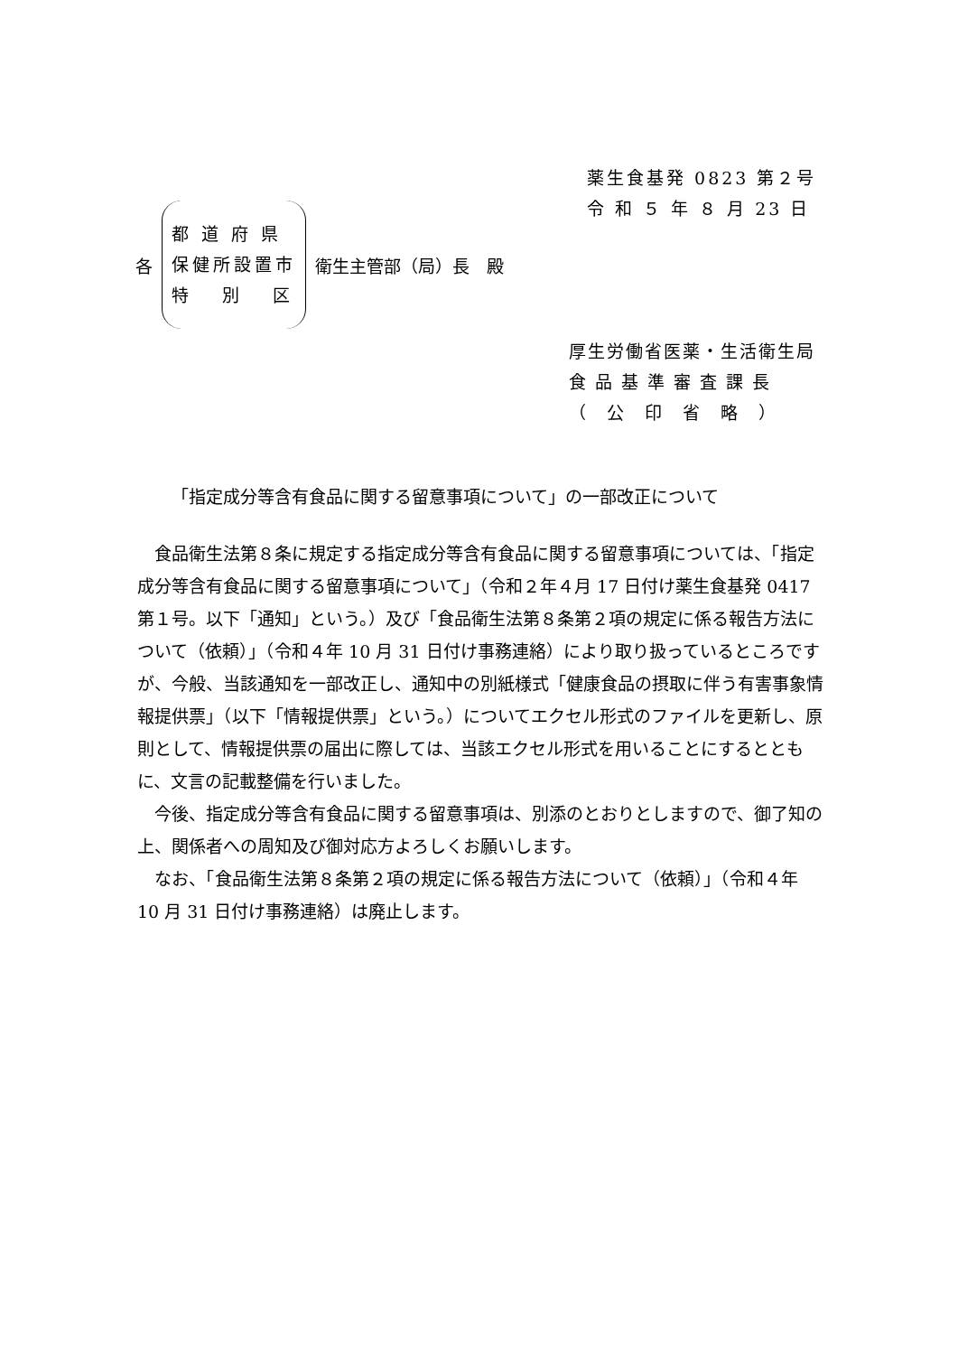薬生食基発 0823 第２号
令 和 ５ 年 ８ 月 23 日
各
都 道 府 県
保健所設置市
特　 別　 区
衛生主管部（局）長　殿
厚生労働省医薬・生活衛生局
食 品 基 準 審 査 課 長
（　公　印　省　略　）
「指定成分等含有食品に関する留意事項について」の一部改正について
食品衛生法第８条に規定する指定成分等含有食品に関する留意事項については、「指定成分等含有食品に関する留意事項について」（令和２年４月 17 日付け薬生食基発 0417 第１号。以下「通知」という。）及び「食品衛生法第８条第２項の規定に係る報告方法について（依頼）」（令和４年 10 月 31 日付け事務連絡）により取り扱っているところですが、今般、当該通知を一部改正し、通知中の別紙様式「健康食品の摂取に伴う有害事象情報提供票」（以下「情報提供票」という。）についてエクセル形式のファイルを更新し、原則として、情報提供票の届出に際しては、当該エクセル形式を用いることにするとともに、文言の記載整備を行いました。
今後、指定成分等含有食品に関する留意事項は、別添のとおりとしますので、御了知の上、関係者への周知及び御対応方よろしくお願いします。
なお、「食品衛生法第８条第２項の規定に係る報告方法について（依頼）」（令和４年 10 月 31 日付け事務連絡）は廃止します。